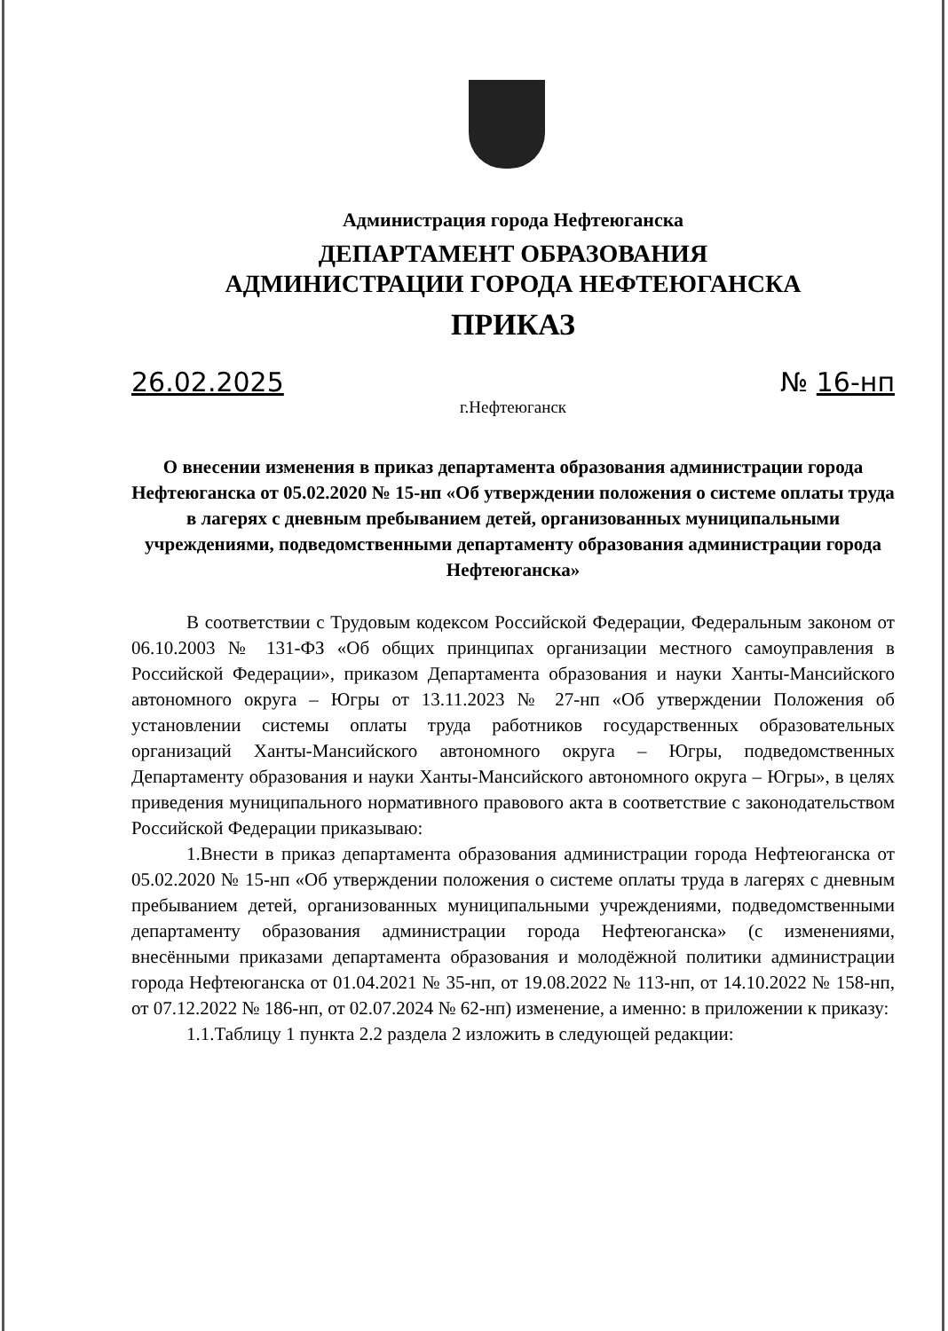Администрация города Нефтеюганска
ДЕПАРТАМЕНТ ОБРАЗОВАНИЯ
АДМИНИСТРАЦИИ ГОРОДА НЕФТЕЮГАНСКА
ПРИКАЗ
26.02.2025 № 16-нп
г.Нефтеюганск
О внесении изменения в приказ департамента образования администрации города Нефтеюганска от 05.02.2020 № 15-нп «Об утверждении положения о системе оплаты труда в лагерях с дневным пребыванием детей, организованных муниципальными учреждениями, подведомственными департаменту образования администрации города Нефтеюганска»
В соответствии с Трудовым кодексом Российской Федерации, Федеральным законом от 06.10.2003 № 131-ФЗ «Об общих принципах организации местного самоуправления в Российской Федерации», приказом Департамента образования и науки Ханты-Мансийского автономного округа – Югры от 13.11.2023 № 27-нп «Об утверждении Положения об установлении системы оплаты труда работников государственных образовательных организаций Ханты-Мансийского автономного округа – Югры, подведомственных Департаменту образования и науки Ханты-Мансийского автономного округа – Югры», в целях приведения муниципального нормативного правового акта в соответствие с законодательством Российской Федерации приказываю:
1.Внести в приказ департамента образования администрации города Нефтеюганска от 05.02.2020 № 15-нп «Об утверждении положения о системе оплаты труда в лагерях с дневным пребыванием детей, организованных муниципальными учреждениями, подведомственными департаменту образования администрации города Нефтеюганска» (с изменениями, внесёнными приказами департамента образования и молодёжной политики администрации города Нефтеюганска от 01.04.2021 № 35-нп, от 19.08.2022 № 113-нп, от 14.10.2022 № 158-нп, от 07.12.2022 № 186-нп, от 02.07.2024 № 62-нп) изменение, а именно: в приложении к приказу:
1.1.Таблицу 1 пункта 2.2 раздела 2 изложить в следующей редакции: